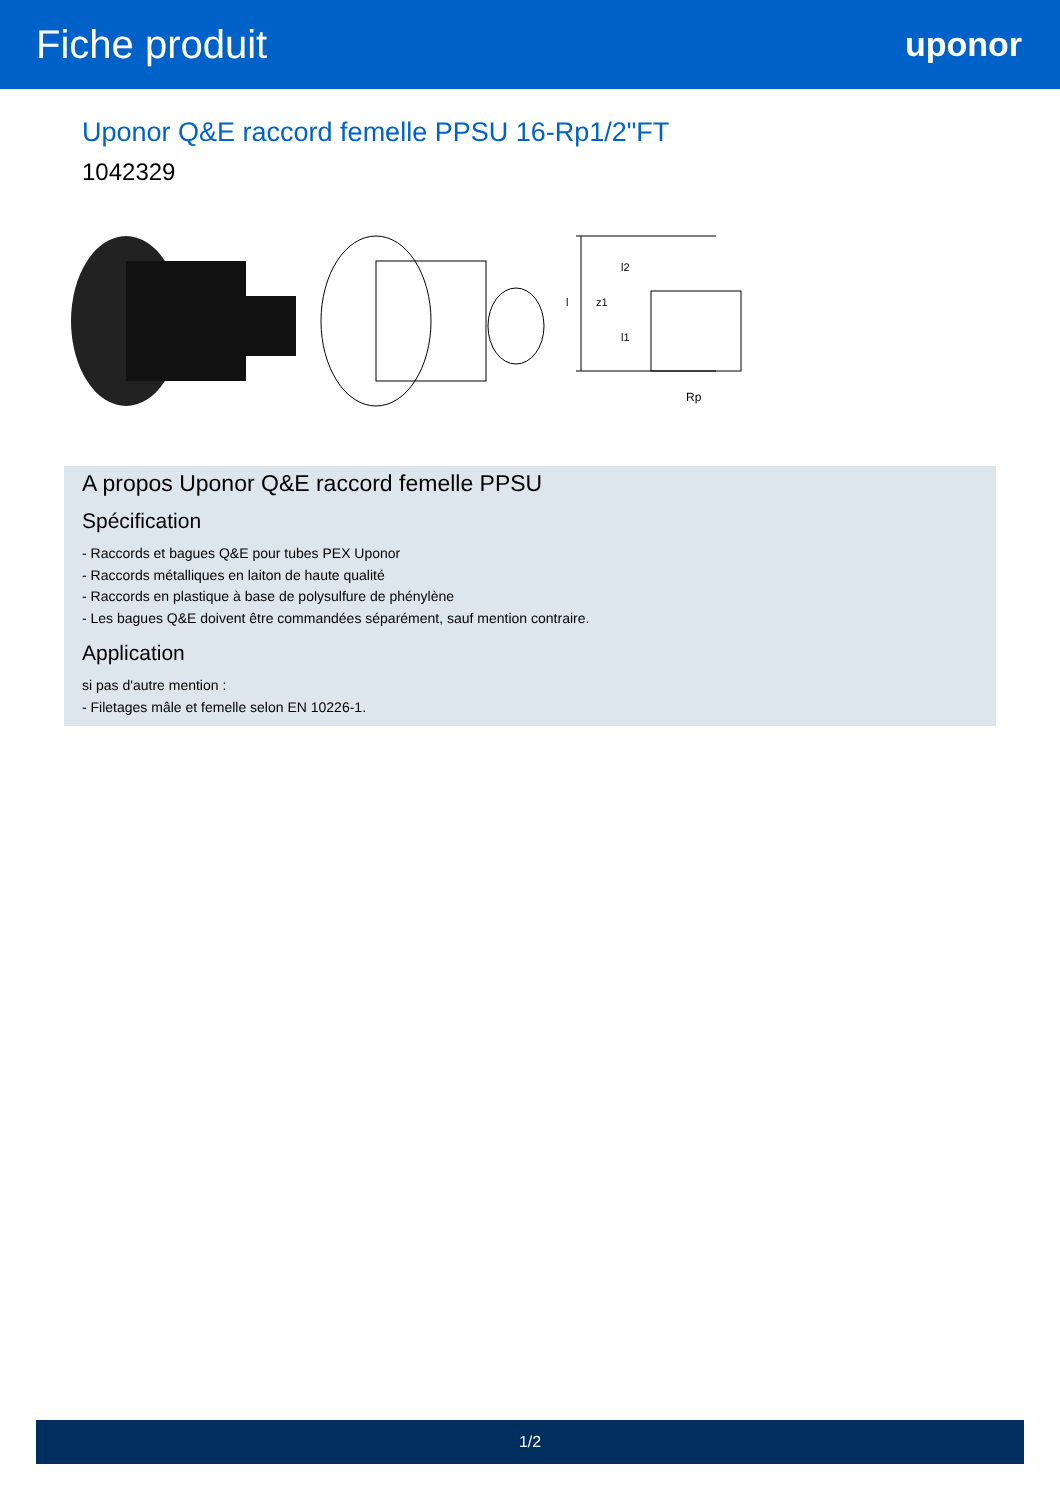Fiche produit
uponor
Uponor Q&E raccord femelle PPSU 16-Rp1/2"FT
1042329
Rp
l2
z1
l1
l
A propos Uponor Q&E raccord femelle PPSU
Spécification
- Raccords et bagues Q&E pour tubes PEX Uponor
- Raccords métalliques en laiton de haute qualité
- Raccords en plastique à base de polysulfure de phénylène
- Les bagues Q&E doivent être commandées séparément, sauf mention contraire.
Application
si pas d'autre mention :
- Filetages mâle et femelle selon EN 10226-1.
1/2